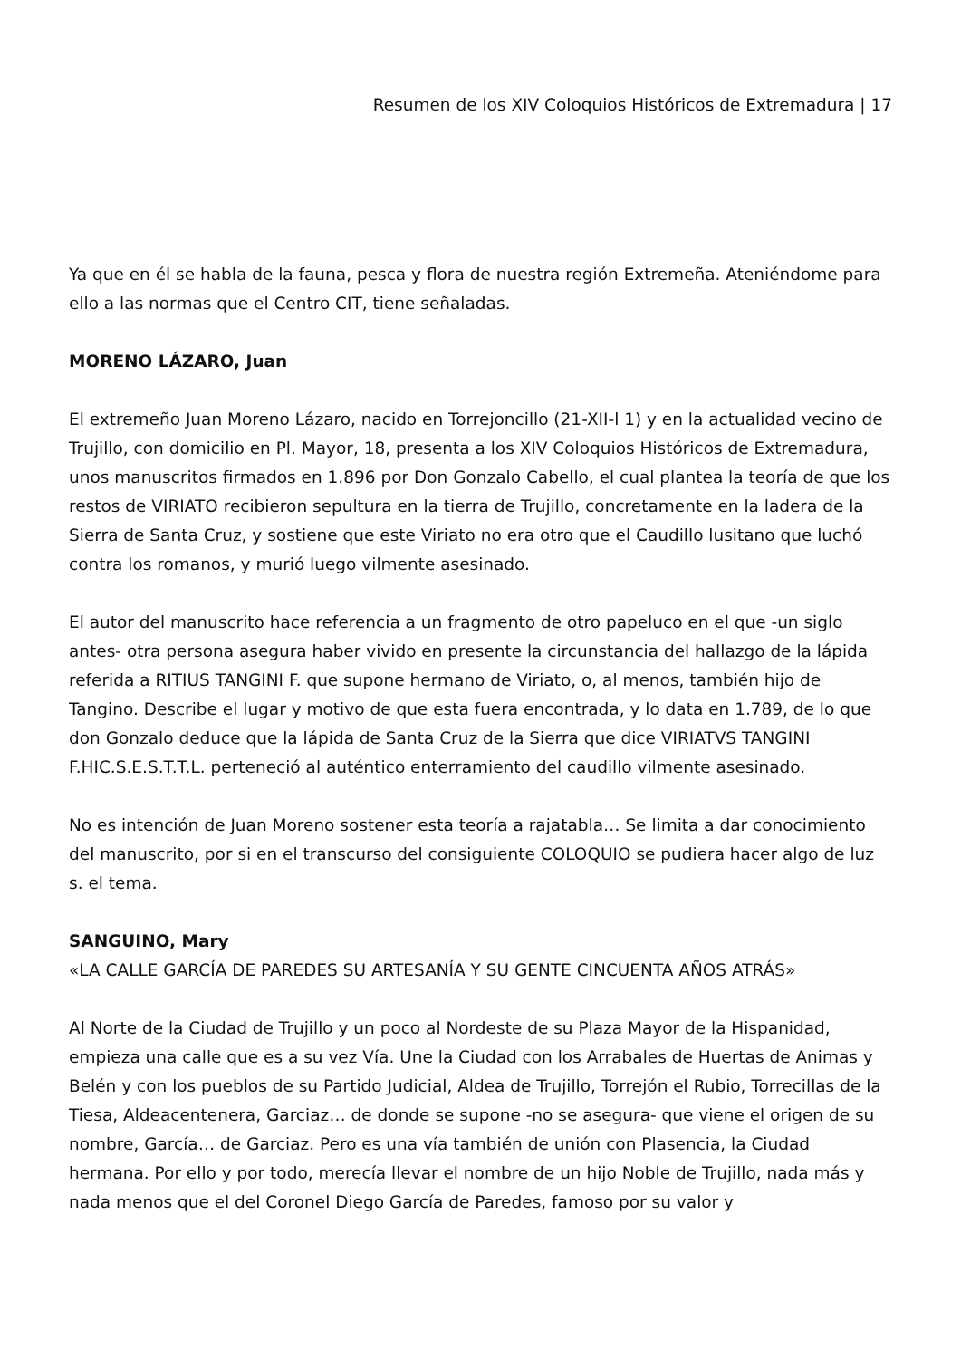Resumen de los XIV Coloquios Históricos de Extremadura | 17
Ya que en él se habla de la fauna, pesca y flora de nuestra región Extremeña. Ateniéndome para ello a las normas que el Centro CIT, tiene señaladas.
MORENO LÁZARO, Juan
El extremeño Juan Moreno Lázaro, nacido en Torrejoncillo (21-XII-l 1) y en la actualidad vecino de Trujillo, con domicilio en Pl. Mayor, 18, presenta a los XIV Coloquios Históricos de Extremadura, unos manuscritos firmados en 1.896 por Don Gonzalo Cabello, el cual plantea la teoría de que los restos de VIRIATO recibieron sepultura en la tierra de Trujillo, concretamente en la ladera de la Sierra de Santa Cruz, y sostiene que este Viriato no era otro que el Caudillo lusitano que luchó contra los romanos, y murió luego vilmente asesinado.
El autor del manuscrito hace referencia a un fragmento de otro papeluco en el que -un siglo antes- otra persona asegura haber vivido en presente la circunstancia del hallazgo de la lápida referida a RITIUS TANGINI F. que supone hermano de Viriato, o, al menos, también hijo de Tangino. Describe el lugar y motivo de que esta fuera encontrada, y lo data en 1.789, de lo que don Gonzalo deduce que la lápida de Santa Cruz de la Sierra que dice VIRIATVS TANGINI F.HIC.S.E.S.T.T.L. perteneció al auténtico enterramiento del caudillo vilmente asesinado.
No es intención de Juan Moreno sostener esta teoría a rajatabla… Se limita a dar conocimiento del manuscrito, por si en el transcurso del consiguiente COLOQUIO se pudiera hacer algo de luz s. el tema.
SANGUINO, Mary
«LA CALLE GARCÍA DE PAREDES SU ARTESANÍA Y SU GENTE CINCUENTA AÑOS ATRÁS»
Al Norte de la Ciudad de Trujillo y un poco al Nordeste de su Plaza Mayor de la Hispanidad, empieza una calle que es a su vez Vía. Une la Ciudad con los Arrabales de Huertas de Animas y Belén y con los pueblos de su Partido Judicial, Aldea de Trujillo, Torrejón el Rubio, Torrecillas de la Tiesa, Aldeacentenera, Garciaz… de donde se supone -no se asegura- que viene el origen de su nombre, García… de Garciaz. Pero es una vía también de unión con Plasencia, la Ciudad hermana. Por ello y por todo, merecía llevar el nombre de un hijo Noble de Trujillo, nada más y nada menos que el del Coronel Diego García de Paredes, famoso por su valor y